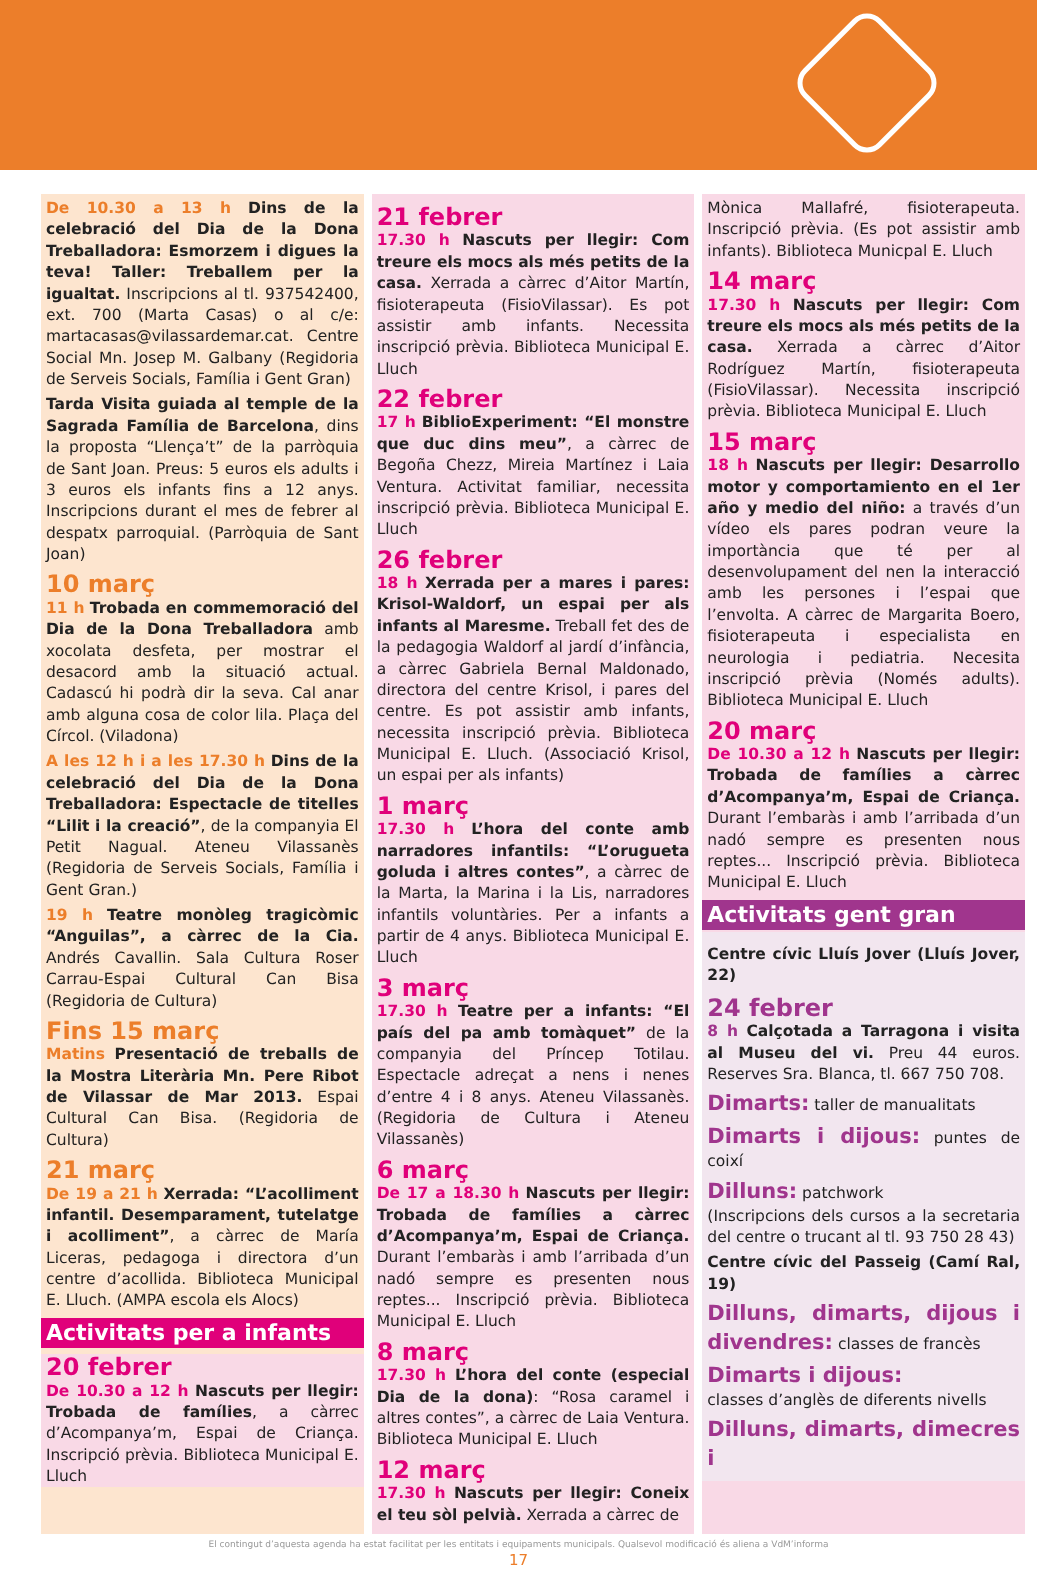De 10.30 a 13 h Dins de la celebració del Dia de la Dona Treballadora: Esmorzem i digues la teva! Taller: Treballem per la igualtat. Inscripcions al tl. 937542400, ext. 700 (Marta Casas) o al c/e: martacasas@vilassardemar.cat. Centre Social Mn. Josep M. Galbany (Regidoria de Serveis Socials, Família i Gent Gran)
Tarda Visita guiada al temple de la Sagrada Família de Barcelona, dins la proposta “Llença’t” de la parròquia de Sant Joan. Preus: 5 euros els adults i 3 euros els infants fins a 12 anys. Inscripcions durant el mes de febrer al despatx parroquial. (Parròquia de Sant Joan)
10 març
11 h Trobada en commemoració del Dia de la Dona Treballadora amb xocolata desfeta, per mostrar el desacord amb la situació actual. Cadascú hi podrà dir la seva. Cal anar amb alguna cosa de color lila. Plaça del Círcol. (Viladona)
A les 12 h i a les 17.30 h Dins de la celebració del Dia de la Dona Treballadora: Espectacle de titelles “Lilit i la creació”, de la companyia El Petit Nagual. Ateneu Vilassanès (Regidoria de Serveis Socials, Família i Gent Gran.)
19 h Teatre monòleg tragicòmic “Anguilas”, a càrrec de la Cia. Andrés Cavallin. Sala Cultura Roser Carrau-Espai Cultural Can Bisa (Regidoria de Cultura)
Fins 15 març
Matins Presentació de treballs de la Mostra Literària Mn. Pere Ribot de Vilassar de Mar 2013. Espai Cultural Can Bisa. (Regidoria de Cultura)
21 març
De 19 a 21 h Xerrada: “L’acolliment infantil. Desemparament, tutelatge i acolliment”, a càrrec de María Liceras, pedagoga i directora d’un centre d’acollida. Biblioteca Municipal E. Lluch. (AMPA escola els Alocs)
Activitats per a infants
20 febrer
De 10.30 a 12 h Nascuts per llegir: Trobada de famílies, a càrrec d’Acompanya’m, Espai de Criança. Inscripció prèvia. Biblioteca Municipal E. Lluch
21 febrer
17.30 h Nascuts per llegir: Com treure els mocs als més petits de la casa. Xerrada a càrrec d’Aitor Martín, fisioterapeuta (FisioVilassar). Es pot assistir amb infants. Necessita inscripció prèvia. Biblioteca Municipal E. Lluch
22 febrer
17 h BiblioExperiment: “El monstre que duc dins meu”, a càrrec de Begoña Chezz, Mireia Martínez i Laia Ventura. Activitat familiar, necessita inscripció prèvia. Biblioteca Municipal E. Lluch
26 febrer
18 h Xerrada per a mares i pares: Krisol-Waldorf, un espai per als infants al Maresme. Treball fet des de la pedagogia Waldorf al jardí d’infància, a càrrec Gabriela Bernal Maldonado, directora del centre Krisol, i pares del centre. Es pot assistir amb infants, necessita inscripció prèvia. Biblioteca Municipal E. Lluch. (Associació Krisol, un espai per als infants)
1 març
17.30 h L’hora del conte amb narradores infantils: “L’orugueta goluda i altres contes”, a càrrec de la Marta, la Marina i la Lis, narradores infantils voluntàries. Per a infants a partir de 4 anys. Biblioteca Municipal E. Lluch
3 març
17.30 h Teatre per a infants: “El país del pa amb tomàquet” de la companyia del Príncep Totilau. Espectacle adreçat a nens i nenes d’entre 4 i 8 anys. Ateneu Vilassanès. (Regidoria de Cultura i Ateneu Vilassanès)
6 març
De 17 a 18.30 h Nascuts per llegir: Trobada de famílies a càrrec d’Acompanya’m, Espai de Criança. Durant l’embaràs i amb l’arribada d’un nadó sempre es presenten nous reptes... Inscripció prèvia. Biblioteca Municipal E. Lluch
8 març
17.30 h L’hora del conte (especial Dia de la dona): “Rosa caramel i altres contes”, a càrrec de Laia Ventura. Biblioteca Municipal E. Lluch
12 març
17.30 h Nascuts per llegir: Coneix el teu sòl pelvià. Xerrada a càrrec de
Mònica Mallafré, fisioterapeuta. Inscripció prèvia. (Es pot assistir amb infants). Biblioteca Municpal E. Lluch
14 març
17.30 h Nascuts per llegir: Com treure els mocs als més petits de la casa. Xerrada a càrrec d’Aitor Rodríguez Martín, fisioterapeuta (FisioVilassar). Necessita inscripció prèvia. Biblioteca Municipal E. Lluch
15 març
18 h Nascuts per llegir: Desarrollo motor y comportamiento en el 1er año y medio del niño: a través d’un vídeo els pares podran veure la importància que té per al desenvolupament del nen la interacció amb les persones i l’espai que l’envolta. A càrrec de Margarita Boero, fisioterapeuta i especialista en neurologia i pediatria. Necesita inscripció prèvia (Només adults). Biblioteca Municipal E. Lluch
20 març
De 10.30 a 12 h Nascuts per llegir: Trobada de famílies a càrrec d’Acompanya’m, Espai de Criança. Durant l’embaràs i amb l’arribada d’un nadó sempre es presenten nous reptes... Inscripció prèvia. Biblioteca Municipal E. Lluch
Activitats gent gran
Centre cívic Lluís Jover (Lluís Jover, 22)
24 febrer
8 h Calçotada a Tarragona i visita al Museu del vi. Preu 44 euros. Reserves Sra. Blanca, tl. 667 750 708.
Dimarts: taller de manualitats
Dimarts i dijous: puntes de coixí
Dilluns: patchwork
(Inscripcions dels cursos a la secretaria del centre o trucant al tl. 93 750 28 43)
Centre cívic del Passeig (Camí Ral, 19)
Dilluns, dimarts, dijous i divendres: classes de francès
Dimarts i dijous:
classes d’anglès de diferents nivells
Dilluns, dimarts, dimecres i
El contingut d’aquesta agenda ha estat facilitat per les entitats i equipaments municipals. Qualsevol modificació és aliena a VdM’informa
17